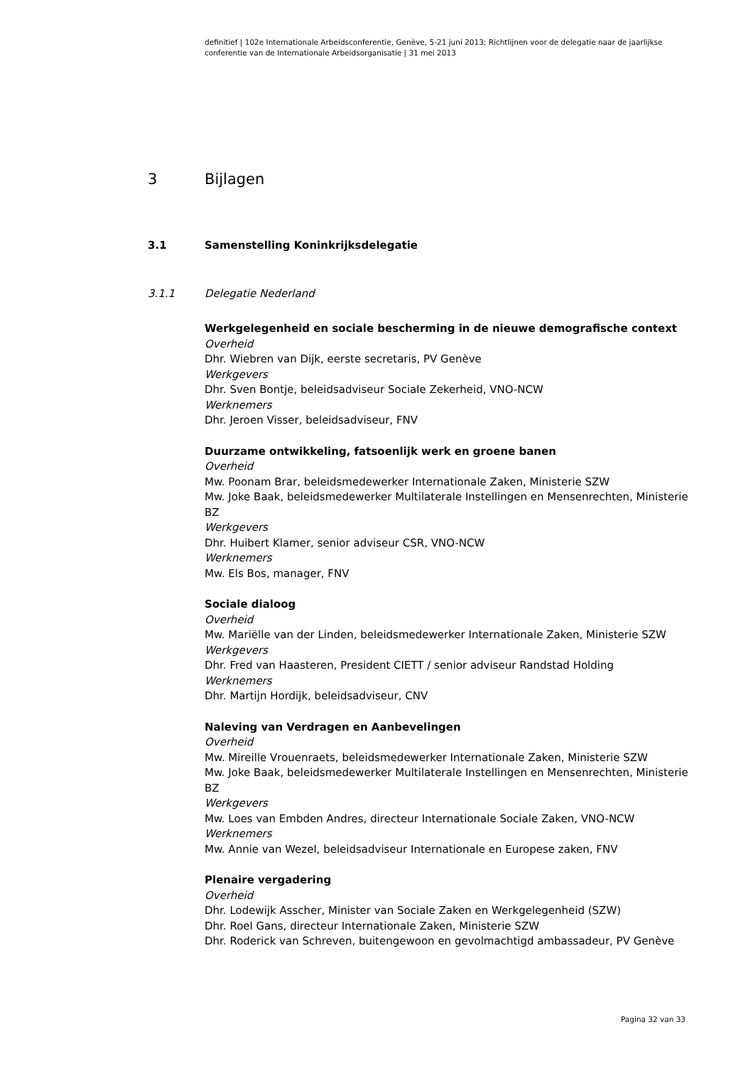definitief | 102e Internationale Arbeidsconferentie, Genève, 5-21 juni 2013; Richtlijnen voor de delegatie naar de jaarlijkse conferentie van de Internationale Arbeidsorganisatie | 31 mei 2013
3 Bijlagen
3.1 Samenstelling Koninkrijksdelegatie
3.1.1 Delegatie Nederland
Werkgelegenheid en sociale bescherming in de nieuwe demografische context
Overheid
Dhr. Wiebren van Dijk, eerste secretaris, PV Genève
Werkgevers
Dhr. Sven Bontje, beleidsadviseur Sociale Zekerheid, VNO-NCW
Werknemers
Dhr. Jeroen Visser, beleidsadviseur, FNV
Duurzame ontwikkeling, fatsoenlijk werk en groene banen
Overheid
Mw. Poonam Brar, beleidsmedewerker Internationale Zaken, Ministerie SZW
Mw. Joke Baak, beleidsmedewerker Multilaterale Instellingen en Mensenrechten, Ministerie BZ
Werkgevers
Dhr. Huibert Klamer, senior adviseur CSR, VNO-NCW
Werknemers
Mw. Els Bos, manager, FNV
Sociale dialoog
Overheid
Mw. Mariëlle van der Linden, beleidsmedewerker Internationale Zaken, Ministerie SZW
Werkgevers
Dhr. Fred van Haasteren, President CIETT / senior adviseur Randstad Holding
Werknemers
Dhr. Martijn Hordijk, beleidsadviseur, CNV
Naleving van Verdragen en Aanbevelingen
Overheid
Mw. Mireille Vrouenraets, beleidsmedewerker Internationale Zaken, Ministerie SZW
Mw. Joke Baak, beleidsmedewerker Multilaterale Instellingen en Mensenrechten, Ministerie BZ
Werkgevers
Mw. Loes van Embden Andres, directeur Internationale Sociale Zaken, VNO-NCW
Werknemers
Mw. Annie van Wezel, beleidsadviseur Internationale en Europese zaken, FNV
Plenaire vergadering
Overheid
Dhr. Lodewijk Asscher, Minister van Sociale Zaken en Werkgelegenheid (SZW)
Dhr. Roel Gans, directeur Internationale Zaken, Ministerie SZW
Dhr. Roderick van Schreven, buitengewoon en gevolmachtigd ambassadeur, PV Genève
Pagina 32 van 33